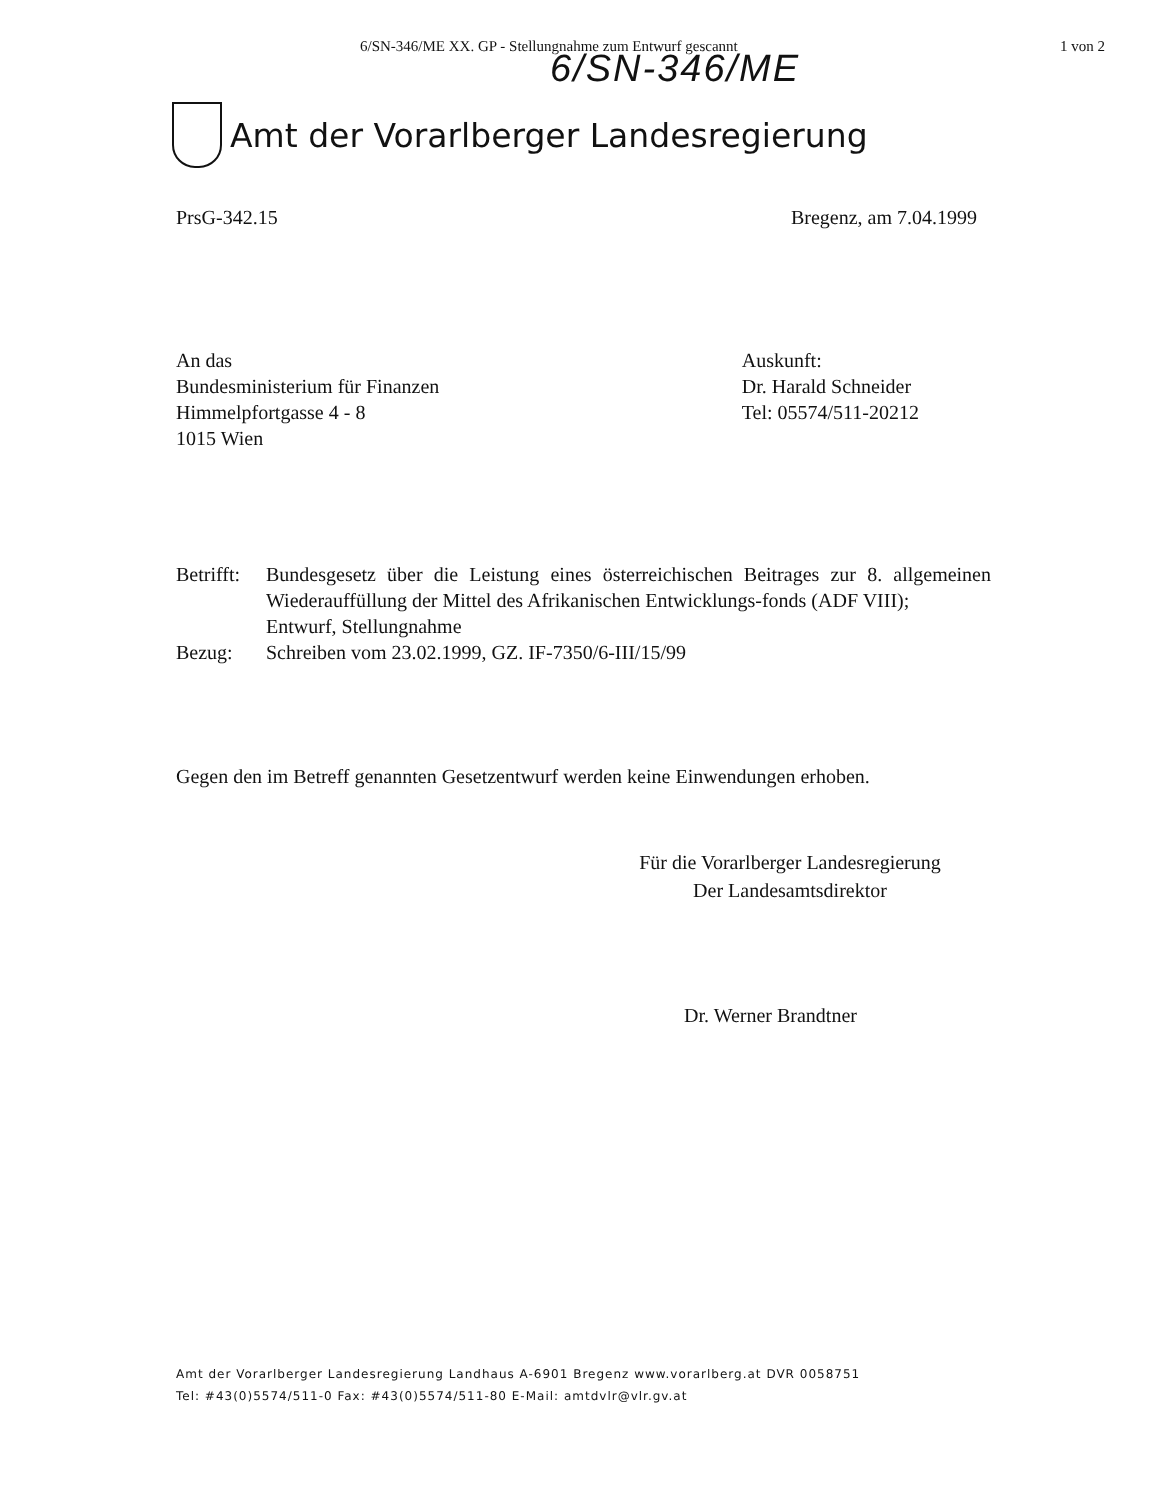6/SN-346/ME XX. GP - Stellungnahme zum Entwurf gescannt 1 von 2
6/SN-346/ME
Amt der Vorarlberger Landesregierung
PrsG-342.15 Bregenz, am 7.04.1999
An das
Bundesministerium für Finanzen
Himmelpfortgasse 4 - 8
1015 Wien
Auskunft:
Dr. Harald Schneider
Tel: 05574/511-20212
| Betrifft: | Bundesgesetz über die Leistung eines österreichischen Beitrages zur 8. allgemeinen Wiederauffüllung der Mittel des Afrikanischen Entwicklungs-fonds (ADF VIII); Entwurf, Stellungnahme |
| Bezug: | Schreiben vom 23.02.1999, GZ. IF-7350/6-III/15/99 |
Gegen den im Betreff genannten Gesetzentwurf werden keine Einwendungen erhoben.
Für die Vorarlberger Landesregierung
Der Landesamtsdirektor
Dr. Werner Brandtner
Amt der Vorarlberger Landesregierung Landhaus A-6901 Bregenz www.vorarlberg.at DVR 0058751
Tel: #43(0)5574/511-0 Fax: #43(0)5574/511-80 E-Mail: amtdvlr@vlr.gv.at